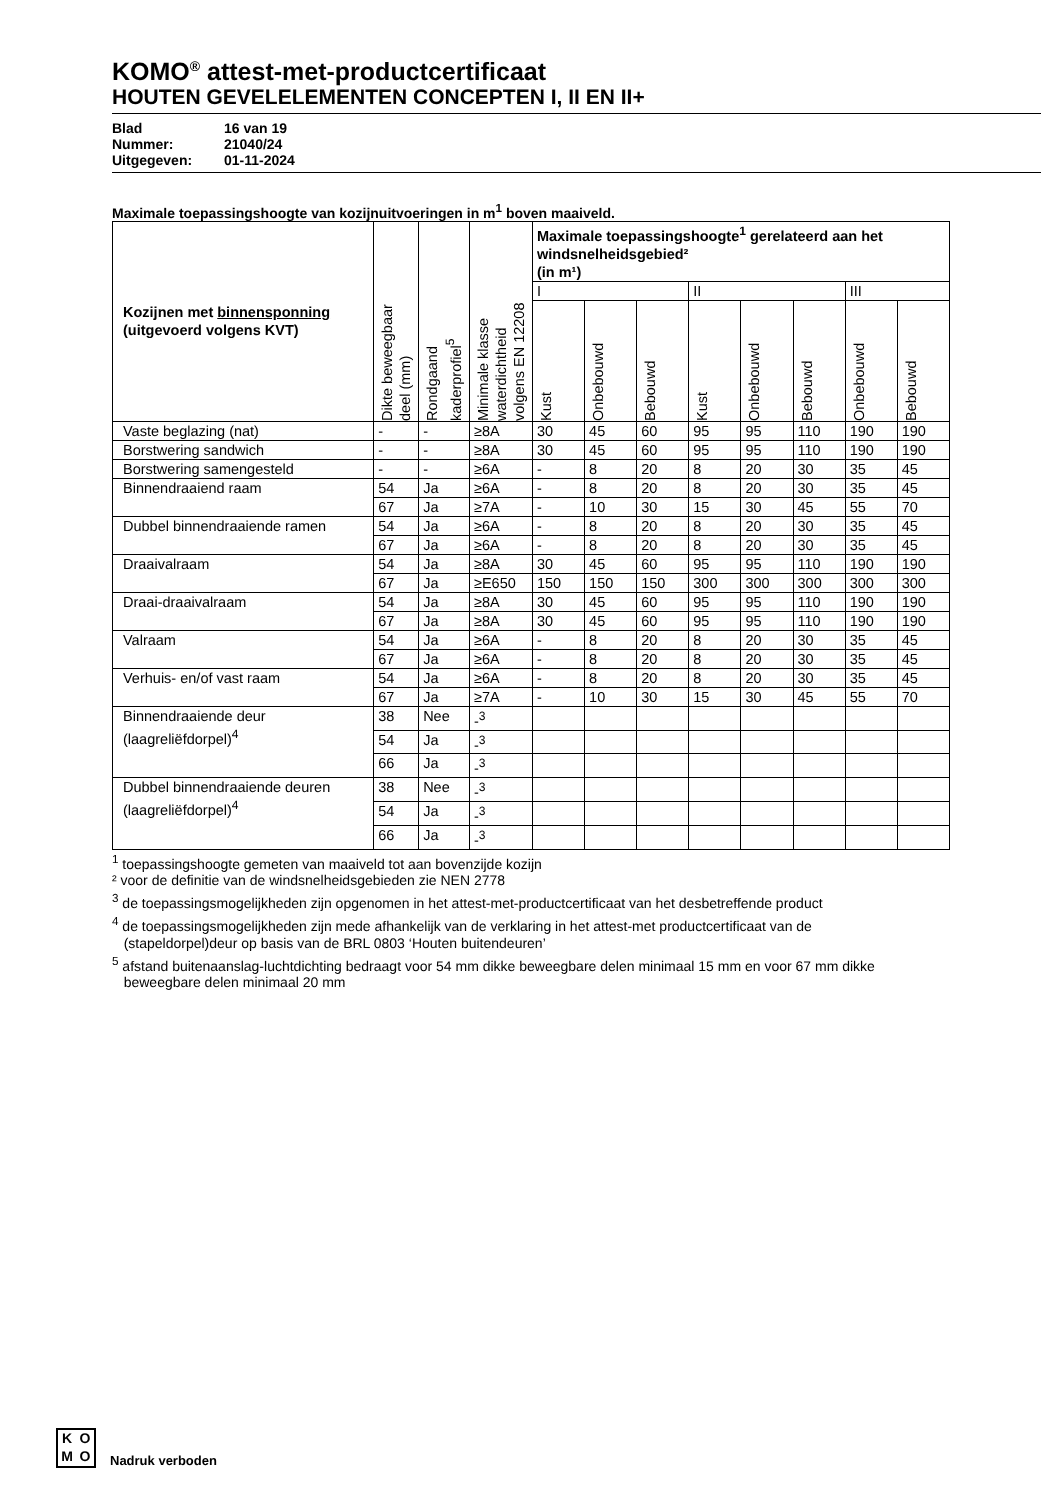KOMO<sup>®</sup> attest-met-productcertificaat
HOUTEN GEVELELEMENTEN CONCEPTEN I, II EN II+
Blad 16 van 19
Nummer: 21040/24
Uitgegeven: 01-11-2024
Maximale toepassingshoogte van kozijnuitvoeringen in m<sup>1</sup> boven maaiveld.
| Kozijnen met binnensponning (uitgevoerd volgens KVT) | Dikte beweegbaar deel (mm) | Rondgaand kaderprofiel<sup>5</sup> | Minimale klasse waterdichtheid volgens EN 12208 | Maximale toepassingshoogte<sup>1</sup> gerelateerd aan het windsnelheidsgebied² (in m¹) | | | | | | | |
| --- | --- | --- | --- | --- | --- | --- | --- | --- | --- | --- | --- |
| | | | | I | | | II | | | III | |
| | | | | Kust | Onbebouwd | Bebouwd | Kust | Onbebouwd | Bebouwd | Onbebouwd | Bebouwd |
| Vaste beglazing (nat) | - | - | ≥8A | 30 | 45 | 60 | 95 | 95 | 110 | 190 | 190 |
| Borstwering sandwich | - | - | ≥8A | 30 | 45 | 60 | 95 | 95 | 110 | 190 | 190 |
| Borstwering samengesteld | - | - | ≥6A | - | 8 | 20 | 8 | 20 | 30 | 35 | 45 |
| Binnendraaiend raam | 54 | Ja | ≥6A | - | 8 | 20 | 8 | 20 | 30 | 35 | 45 |
| | 67 | Ja | ≥7A | - | 10 | 30 | 15 | 30 | 45 | 55 | 70 |
| Dubbel binnendraaiende ramen | 54 | Ja | ≥6A | - | 8 | 20 | 8 | 20 | 30 | 35 | 45 |
| | 67 | Ja | ≥6A | - | 8 | 20 | 8 | 20 | 30 | 35 | 45 |
| Draaivalraam | 54 | Ja | ≥8A | 30 | 45 | 60 | 95 | 95 | 110 | 190 | 190 |
| | 67 | Ja | ≥E650 | 150 | 150 | 150 | 300 | 300 | 300 | 300 | 300 |
| Draai-draaivalraam | 54 | Ja | ≥8A | 30 | 45 | 60 | 95 | 95 | 110 | 190 | 190 |
| | 67 | Ja | ≥8A | 30 | 45 | 60 | 95 | 95 | 110 | 190 | 190 |
| Valraam | 54 | Ja | ≥6A | - | 8 | 20 | 8 | 20 | 30 | 35 | 45 |
| | 67 | Ja | ≥6A | - | 8 | 20 | 8 | 20 | 30 | 35 | 45 |
| Verhuis- en/of vast raam | 54 | Ja | ≥6A | - | 8 | 20 | 8 | 20 | 30 | 35 | 45 |
| | 67 | Ja | ≥7A | - | 10 | 30 | 15 | 30 | 45 | 55 | 70 |
| Binnendraaiende deur (laagreliëfdorpel)<sup>4</sup> | 38 | Nee | -<sup>3</sup> | | | | | | | | |
| | 54 | Ja | -<sup>3</sup> | | | | | | | | |
| | 66 | Ja | -<sup>3</sup> | | | | | | | | |
| Dubbel binnendraaiende deuren (laagreliëfdorpel)<sup>4</sup> | 38 | Nee | -<sup>3</sup> | | | | | | | | |
| | 54 | Ja | -<sup>3</sup> | | | | | | | | |
| | 66 | Ja | -<sup>3</sup> | | | | | | | | |
<sup>1</sup> toepassingshoogte gemeten van maaiveld tot aan bovenzijde kozijn
² voor de definitie van de windsnelheidsgebieden zie NEN 2778
<sup>3</sup> de toepassingsmogelijkheden zijn opgenomen in het attest-met-productcertificaat van het desbetreffende product
<sup>4</sup> de toepassingsmogelijkheden zijn mede afhankelijk van de verklaring in het attest-met productcertificaat van de
(stapeldorpel)deur op basis van de BRL 0803 ‘Houten buitendeuren’
<sup>5</sup> afstand buitenaanslag-luchtdichting bedraagt voor 54 mm dikke beweegbare delen minimaal 15 mm en voor 67 mm dikke
beweegbare delen minimaal 20 mm
KOMO
Nadruk verboden